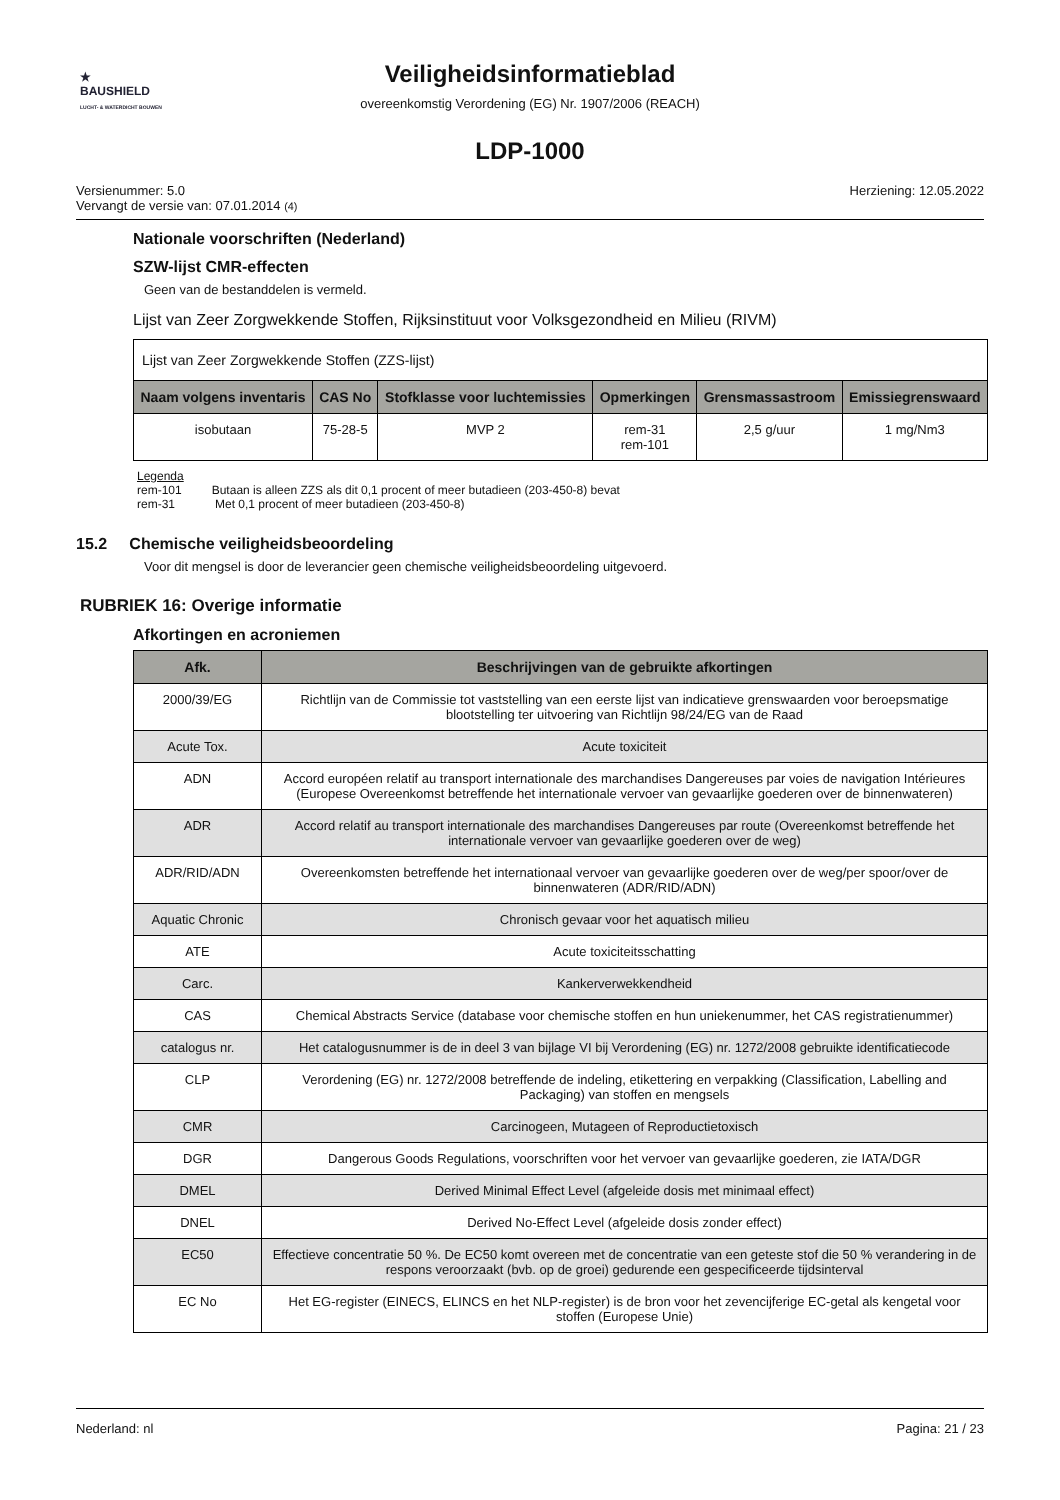★
BAUSHIELD
LUCHT- & WATERDICHT BOUWEN
Veiligheidsinformatieblad
overeenkomstig Verordening (EG) Nr. 1907/2006 (REACH)
LDP-1000
Versienummer: 5.0
Vervangt de versie van: 07.01.2014 (4)
Herziening: 12.05.2022
Nationale voorschriften (Nederland)
SZW-lijst CMR-effecten
Geen van de bestanddelen is vermeld.
Lijst van Zeer Zorgwekkende Stoffen, Rijksinstituut voor Volksgezondheid en Milieu (RIVM)
| Lijst van Zeer Zorgwekkende Stoffen (ZZS-lijst) | | | | | |
| Naam volgens inventaris | CAS No | Stofklasse voor luchtemissies | Opmerkingen | Grensmassastroom | Emissiegrenswaard |
| isobutaan | 75-28-5 | MVP 2 | rem-31 rem-101 | 2,5 g/uur | 1 mg/Nm3 |
Legenda
rem-101 Butaan is alleen ZZS als dit 0,1 procent of meer butadieen (203-450-8) bevat
rem-31 Met 0,1 procent of meer butadieen (203-450-8)
15.2 Chemische veiligheidsbeoordeling
Voor dit mengsel is door de leverancier geen chemische veiligheidsbeoordeling uitgevoerd.
RUBRIEK 16: Overige informatie
Afkortingen en acroniemen
| Afk. | Beschrijvingen van de gebruikte afkortingen |
| --- | --- |
| 2000/39/EG | Richtlijn van de Commissie tot vaststelling van een eerste lijst van indicatieve grenswaarden voor beroepsmatige blootstelling ter uitvoering van Richtlijn 98/24/EG van de Raad |
| Acute Tox. | Acute toxiciteit |
| ADN | Accord européen relatif au transport internationale des marchandises Dangereuses par voies de navigation Intérieures (Europese Overeenkomst betreffende het internationale vervoer van gevaarlijke goederen over de binnenwateren) |
| ADR | Accord relatif au transport internationale des marchandises Dangereuses par route (Overeenkomst betreffende het internationale vervoer van gevaarlijke goederen over de weg) |
| ADR/RID/ADN | Overeenkomsten betreffende het internationaal vervoer van gevaarlijke goederen over de weg/per spoor/over de binnenwateren (ADR/RID/ADN) |
| Aquatic Chronic | Chronisch gevaar voor het aquatisch milieu |
| ATE | Acute toxiciteitsschatting |
| Carc. | Kankerverwekkendheid |
| CAS | Chemical Abstracts Service (database voor chemische stoffen en hun uniekenummer, het CAS registratienummer) |
| catalogus nr. | Het catalogusnummer is de in deel 3 van bijlage VI bij Verordening (EG) nr. 1272/2008 gebruikte identificatiecode |
| CLP | Verordening (EG) nr. 1272/2008 betreffende de indeling, etikettering en verpakking (Classification, Labelling and Packaging) van stoffen en mengsels |
| CMR | Carcinogeen, Mutageen of Reproductietoxisch |
| DGR | Dangerous Goods Regulations, voorschriften voor het vervoer van gevaarlijke goederen, zie IATA/DGR |
| DMEL | Derived Minimal Effect Level (afgeleide dosis met minimaal effect) |
| DNEL | Derived No-Effect Level (afgeleide dosis zonder effect) |
| EC50 | Effectieve concentratie 50 %. De EC50 komt overeen met de concentratie van een geteste stof die 50 % verandering in de respons veroorzaakt (bvb. op de groei) gedurende een gespecificeerde tijdsinterval |
| EC No | Het EG-register (EINECS, ELINCS en het NLP-register) is de bron voor het zevencijferige EC-getal als kengetal voor stoffen (Europese Unie) |
Nederland: nl Pagina: 21 / 23